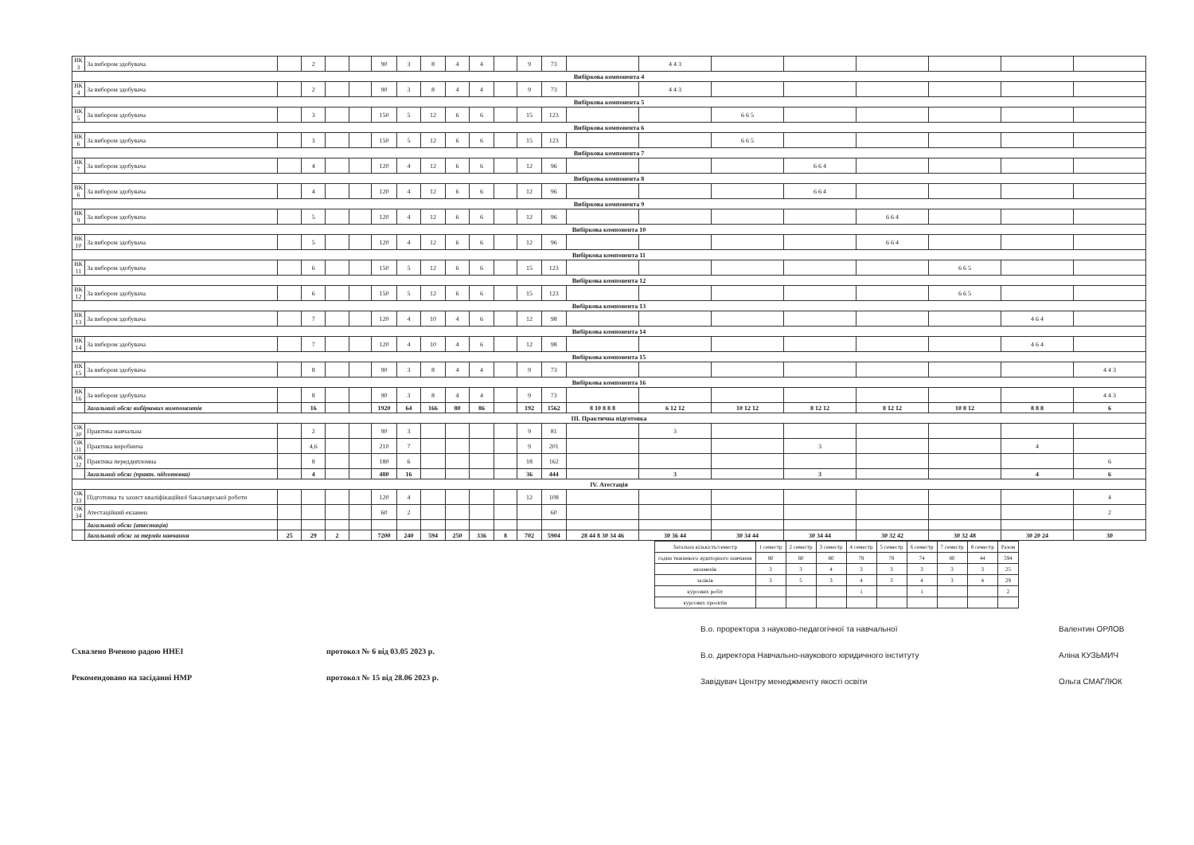| ВК 3 | За вибором здобувача | | 2 | | | 90 | 3 | 8 | 4 | 4 | | 9 | 73 | | 4 4 3 | | | | | | |
| Вибіркова компонента 4 | | | | | | | | | | | | | | | | | | | | | |
| ВК 4 | За вибором здобувача | | 2 | | | 90 | 3 | 8 | 4 | 4 | | 9 | 73 | | 4 4 3 | | | | | | |
| Вибіркова компонента 5 | | | | | | | | | | | | | | | | | | | | | |
| ВК 5 | За вибором здобувача | | 3 | | | 150 | 5 | 12 | 6 | 6 | | 15 | 123 | | | 6 6 5 | | | | | |
| Вибіркова компонента 6 | | | | | | | | | | | | | | | | | | | | | |
| ВК 6 | За вибором здобувача | | 3 | | | 150 | 5 | 12 | 6 | 6 | | 15 | 123 | | | 6 6 5 | | | | | |
| Вибіркова компонента 7 | | | | | | | | | | | | | | | | | | | | | |
| ВК 7 | За вибором здобувача | | 4 | | | 120 | 4 | 12 | 6 | 6 | | 12 | 96 | | | | 6 6 4 | | | | |
| Вибіркова компонента 8 | | | | | | | | | | | | | | | | | | | | | |
| ВК 6 | За вибором здобувача | | 4 | | | 120 | 4 | 12 | 6 | 6 | | 12 | 96 | | | | 6 6 4 | | | | |
| Вибіркова компонента 9 | | | | | | | | | | | | | | | | | | | | | |
| ВК 9 | За вибором здобувача | | 5 | | | 120 | 4 | 12 | 6 | 6 | | 12 | 96 | | | | | 6 6 4 | | | |
| Вибіркова компонента 10 | | | | | | | | | | | | | | | | | | | | | |
| ВК 10 | За вибором здобувача | | 5 | | | 120 | 4 | 12 | 6 | 6 | | 12 | 96 | | | | | 6 6 4 | | | |
| Вибіркова компонента 11 | | | | | | | | | | | | | | | | | | | | | |
| ВК 11 | За вибором здобувача | | 6 | | | 150 | 5 | 12 | 6 | 6 | | 15 | 123 | | | | | | 6 6 5 | | |
| Вибіркова компонента 12 | | | | | | | | | | | | | | | | | | | | | |
| ВК 12 | За вибором здобувача | | 6 | | | 150 | 5 | 12 | 6 | 6 | | 15 | 123 | | | | | | 6 6 5 | | |
| Вибіркова компонента 13 | | | | | | | | | | | | | | | | | | | | | |
| ВК 13 | За вибором здобувача | | 7 | | | 120 | 4 | 10 | 4 | 6 | | 12 | 98 | | | | | | | 4 6 4 | |
| Вибіркова компонента 14 | | | | | | | | | | | | | | | | | | | | | |
| ВК 14 | За вибором здобувача | | 7 | | | 120 | 4 | 10 | 4 | 6 | | 12 | 98 | | | | | | | 4 6 4 | |
| Вибіркова компонента 15 | | | | | | | | | | | | | | | | | | | | | |
| ВК 15 | За вибором здобувача | | 8 | | | 90 | 3 | 8 | 4 | 4 | | 9 | 73 | | | | | | | | 4 4 3 |
| Вибіркова компонента 16 | | | | | | | | | | | | | | | | | | | | | |
| ВК 16 | За вибором здобувача | | 8 | | | 90 | 3 | 8 | 4 | 4 | | 9 | 73 | | | | | | | | 4 4 3 |
| | Загальний обсяг вибіркових компонентів | | 16 | | | 1920 | 64 | 166 | 80 | 86 | | 192 | 1562 | 8 10 8 8 8 | 6 12 12 | 10 12 12 | 8 12 12 | 8 12 12 | 10 8 12 | 8 8 8 | 6 |
| ІІІ. Практична підготовка | | | | | | | | | | | | | | | | | | | | | |
| ОК 30 | Практика навчальна | | 2 | | | 90 | 3 | | | | | 9 | 81 | | 3 | | | | | | |
| ОК 31 | Практика виробнича | | 4,6 | | | 210 | 7 | | | | | 9 | 201 | | | | 3 | | | 4 | |
| ОК 32 | Практика переддипломна | | 8 | | | 180 | 6 | | | | | 18 | 162 | | | | | | | | 6 |
| | Загальний обсяг (практ. підготовка) | | 4 | | | 480 | 16 | | | | | 36 | 444 | | 3 | | 3 | | | 4 | 6 |
| IV. Атестація | | | | | | | | | | | | | | | | | | | | | |
| ОК 33 | Підготовка та захист кваліфікаційної бакалаврської роботи | | | | | 120 | 4 | | | | | 12 | 108 | | | | | | | | 4 |
| ОК 34 | Атестаційний екзамен | | | | | 60 | 2 | | | | | | 60 | | | | | | | | 2 |
| | Загальний обсяг (атестація) | | | | | | | | | | | | | | | | | | | | |
| | Загальний обсяг за термін навчання | 25 | 29 | 2 | | 7200 | 240 | 594 | 250 | 336 | 8 | 702 | 5904 | 28 44 8 30 34 46 | 30 36 44 | 30 34 44 | 30 34 44 | 30 32 42 | 30 32 48 | 30 20 24 | 30 |
| Загальна кількість/семестр | 1 семестр | 2 семестр | 3 семестр | 4 семестр | 5 семестр | 6 семестр | 7 семестр | 8 семестр | Разом |
| годин тижневого аудиторного навчання | 80 | 80 | 80 | 78 | 78 | 74 | 80 | 44 | 594 |
| екзаменів | 3 | 3 | 4 | 3 | 3 | 3 | 3 | 3 | 25 |
| заліків | 3 | 5 | 3 | 4 | 3 | 4 | 3 | 4 | 29 |
| курсових робіт | | | | 1 | | 1 | | | 2 |
| курсових проєктів | | | | | | | | | |
Схвалено Вченою радою ННЕІ
Рекомендовано на засіданні НМР
протокол № 6 від 03.05 2023 р.
протокол № 15 від 28.06 2023 р.
В.о. проректора з науково-педагогічної та навчальної
В.о. директора Навчально-наукового юридичного інституту
Завідувач Центру менеджменту якості освіти
Валентин ОРЛОВ
Аліна КУЗЬМИЧ
Ольга СМАГЛЮК